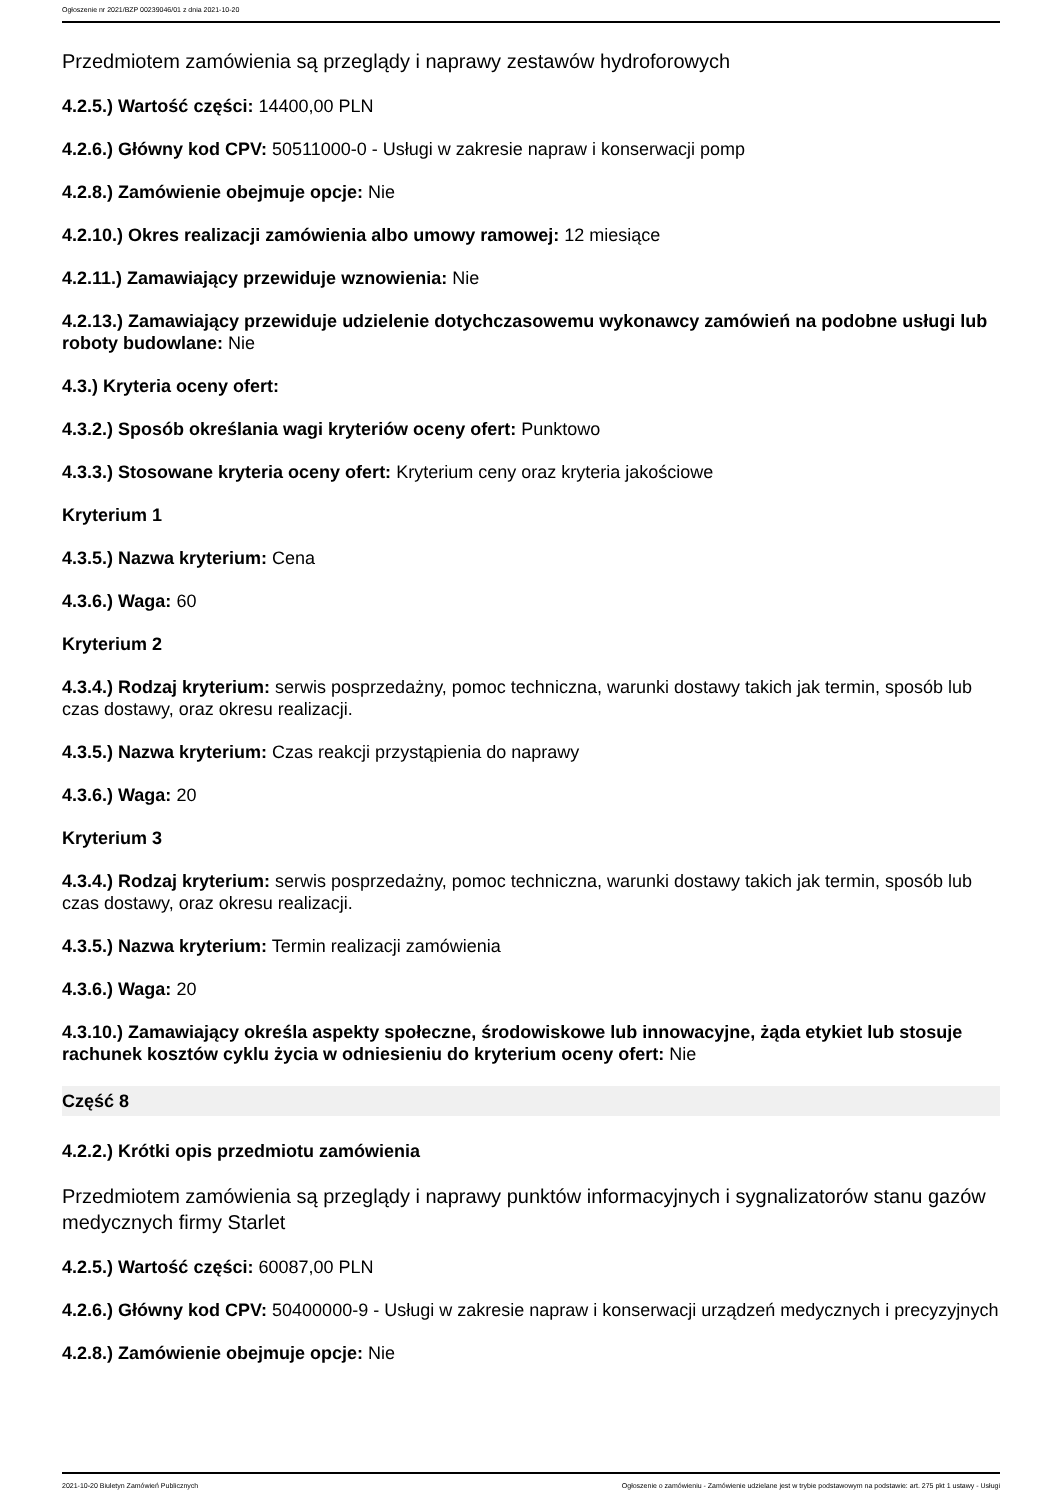Ogłoszenie nr 2021/BZP 00239046/01 z dnia 2021-10-20
Przedmiotem zamówienia są przeglądy i naprawy zestawów hydroforowych
4.2.5.) Wartość części: 14400,00 PLN
4.2.6.) Główny kod CPV: 50511000-0 - Usługi w zakresie napraw i konserwacji pomp
4.2.8.) Zamówienie obejmuje opcje: Nie
4.2.10.) Okres realizacji zamówienia albo umowy ramowej: 12 miesiące
4.2.11.) Zamawiający przewiduje wznowienia: Nie
4.2.13.) Zamawiający przewiduje udzielenie dotychczasowemu wykonawcy zamówień na podobne usługi lub roboty budowlane: Nie
4.3.) Kryteria oceny ofert:
4.3.2.) Sposób określania wagi kryteriów oceny ofert: Punktowo
4.3.3.) Stosowane kryteria oceny ofert: Kryterium ceny oraz kryteria jakościowe
Kryterium 1
4.3.5.) Nazwa kryterium: Cena
4.3.6.) Waga: 60
Kryterium 2
4.3.4.) Rodzaj kryterium: serwis posprzedażny, pomoc techniczna, warunki dostawy takich jak termin, sposób lub czas dostawy, oraz okresu realizacji.
4.3.5.) Nazwa kryterium: Czas reakcji przystąpienia do naprawy
4.3.6.) Waga: 20
Kryterium 3
4.3.4.) Rodzaj kryterium: serwis posprzedażny, pomoc techniczna, warunki dostawy takich jak termin, sposób lub czas dostawy, oraz okresu realizacji.
4.3.5.) Nazwa kryterium: Termin realizacji zamówienia
4.3.6.) Waga: 20
4.3.10.) Zamawiający określa aspekty społeczne, środowiskowe lub innowacyjne, żąda etykiet lub stosuje rachunek kosztów cyklu życia w odniesieniu do kryterium oceny ofert: Nie
Część 8
4.2.2.) Krótki opis przedmiotu zamówienia
Przedmiotem zamówienia są przeglądy i naprawy punktów informacyjnych i sygnalizatorów stanu gazów medycznych firmy Starlet
4.2.5.) Wartość części: 60087,00 PLN
4.2.6.) Główny kod CPV: 50400000-9 - Usługi w zakresie napraw i konserwacji urządzeń medycznych i precyzyjnych
4.2.8.) Zamówienie obejmuje opcje: Nie
2021-10-20 Biuletyn Zamówień Publicznych Ogłoszenie o zamówieniu - Zamówienie udzielane jest w trybie podstawowym na podstawie: art. 275 pkt 1 ustawy - Usługi